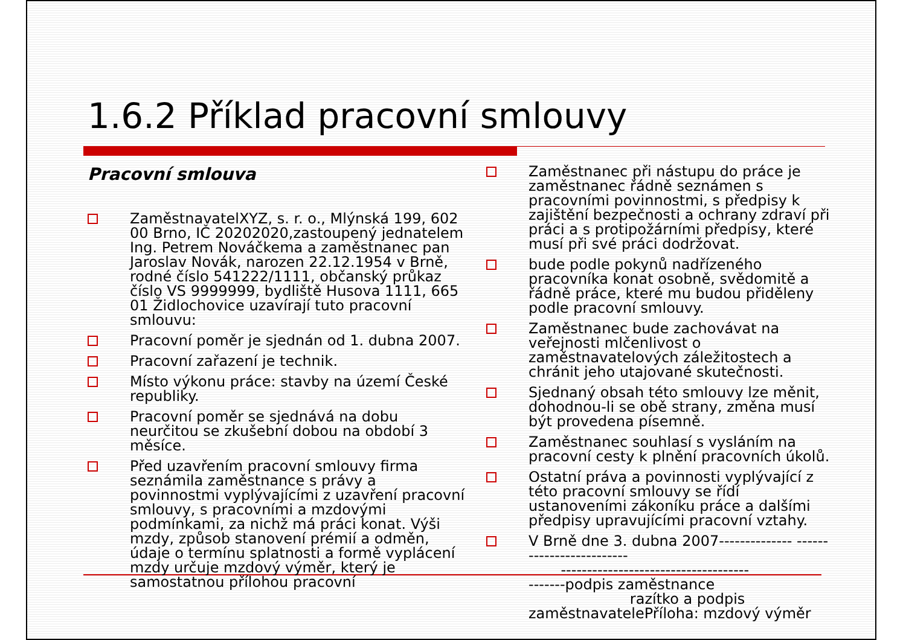1.6.2 Příklad pracovní smlouvy
Pracovní smlouva
ZaměstnavatelXYZ, s. r. o., Mlýnská 199, 602 00 Brno, IČ 20202020,zastoupený jednatelem Ing. Petrem Nováčkema a zaměstnanec pan Jaroslav Novák, narozen 22.12.1954 v Brně, rodné číslo 541222/1111, občanský průkaz číslo VS 9999999, bydliště Husova 1111, 665 01 Židlochovice uzavírají tuto pracovní smlouvu:
Pracovní poměr je sjednán od 1. dubna 2007.
Pracovní zařazení je technik.
Místo výkonu práce: stavby na území České republiky.
Pracovní poměr se sjednává na dobu neurčitou se zkušební dobou na období 3 měsíce.
Před uzavřením pracovní smlouvy firma seznámila zaměstnance s právy a povinnostmi vyplývajícími z uzavření pracovní smlouvy, s pracovními a mzdovými podmínkami, za nichž má práci konat. Výši mzdy, způsob stanovení prémií a odměn, údaje o termínu splatnosti a formě vyplácení mzdy určuje mzdový výměr, který je samostatnou přílohou pracovní
Zaměstnanec při nástupu do práce je zaměstnanec řádně seznámen s pracovními povinnostmi, s předpisy k zajištění bezpečnosti a ochrany zdraví při práci a s protipožárními předpisy, které musí při své práci dodržovat.
bude podle pokynů nadřízeného pracovníka konat osobně, svědomitě a řádně práce, které mu budou přiděleny podle pracovní smlouvy.
Zaměstnanec bude zachovávat na veřejnosti mlčenlivost o zaměstnavatelových záležitostech a chránit jeho utajované skutečnosti.
Sjednaný obsah této smlouvy lze měnit, dohodnou-li se obě strany, změna musí být provedena písemně.
Zaměstnanec souhlasí s vysláním na pracovní cesty k plnění pracovních úkolů.
Ostatní práva a povinnosti vyplývající z této pracovní smlouvy se řídí ustanoveními zákoníku práce a dalšími předpisy upravujícími pracovní vztahy.
V Brně dne 3. dubna 2007-------------- -------------------------
------------------------------------
-------podpis zaměstnance
razítko a podpis zaměstnavatelePříloha: mzdový výměr